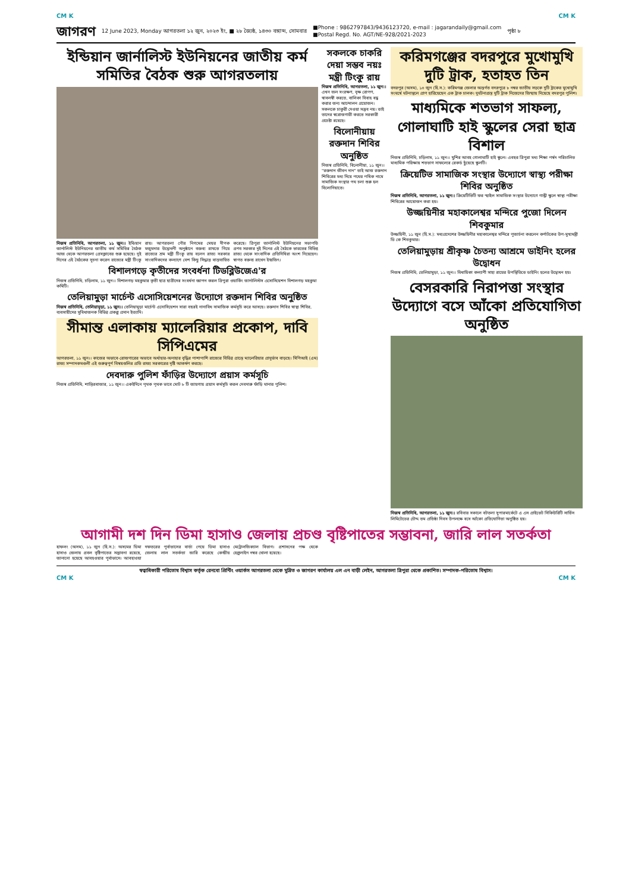CM K CM K
জাগরণ 12 June 2023, Monday আগরতলা ১২ জুন, ২০২৩ ইং, ■ ২৮ জ্যৈষ্ঠ, ১৪৩০ বঙ্গাব্দ, সোমবার ■Phone : 9862797843/9436123720, e-mail : jagarandaily@gmail.com
■Postal Regd. No. AGT/NE-928/2021-2023 পৃষ্ঠা ৮
ইন্ডিয়ান জার্নালিস্ট ইউনিয়নের জাতীয় কর্ম সমিতির বৈঠক শুরু আগরতলায়
নিজস্ব প্রতিনিধি, আগরতলা, ১১ জুন।। ইন্ডিয়ান জার্নালিস্ট ইউনিয়নের জাতীয় কর্ম সমিতির বৈঠক আজ থেকে আগরতলা প্রেসক্লাবের শুরু হয়েছে। দুই দিনের এই বৈঠকের সূচনা করেন রাজ্যের মন্ত্রী টিংকু রায়। আগরতলা পৌর নিগমের মেয়র দীপক মজুমদার উদ্বোধনী অনুষ্ঠানে বক্তব্য রাখতে গিয়ে রাজ্যের শ্রম মন্ত্রী টিংকু রায় বলেন রাজ্য সরকার সাংবাদিকদের কল্যাণে বেশ কিছু সিদ্ধান্ত বাস্তবায়িত করেছে। ত্রিপুরা জার্নালিস্ট ইউনিয়নের সভাপতি প্রণব সরকার দুই দিনের এই বৈঠকে ভারতের বিভিন্ন রাজ্য থেকে সাংবাদিক প্রতিনিধিরা অংশ নিয়েছেন। স্বাগত বক্তব্য রাখেন ইন্দ্রজিৎ।
বিশালগড়ে কৃতীদের সংবর্ধনা টিডব্লিউজেএ'র
নিজস্ব প্রতিনিধি, চড়িলাম, ১১ জুন।। বিশালগড় মহকুমার কৃতী ছাত্র ছাত্রীদের সংবর্ধনা জ্ঞাপন করল ত্রিপুরা ওয়ার্কিং জার্নালিস্টস এসোসিয়েশন বিশালগড় মহকুমা কমিটি।
তেলিয়ামুড়া মার্চেন্ট এসোসিয়েশনের উদ্যোগে রক্তদান শিবির অনুষ্ঠিত
নিজস্ব প্রতিনিধি, তেলিয়ামুড়া, ১১ জুন।। তেলিয়ামুড়া মার্চেন্ট এসোসিয়েশন সারা বছরই নানাবিধ সামাজিক কর্মসূচি করে আসছে। রক্তদান শিবির স্বাস্থ্য শিবির, ব্যবসায়ীদের সুবিধাজনক বিভিন্ন প্রকল্প প্রদান ইত্যাদি।
সীমান্ত এলাকায় ম্যালেরিয়ার প্রকোপ, দাবি সিপিএমের
আগরতলা, ১১ জুন।। কাজের অভাবে-রোজগারের অভাবে অর্ধাহার-অনাহার বৃদ্ধির পাশাপাশি রাজ্যের বিভিন্ন প্রান্তে ম্যালেরিয়ার প্রাদুর্ভাব বাড়ছে। সিপিআই (এম) রাজ্য সম্পাদকমণ্ডলী এই গুরুত্বপূর্ণ বিষয়গুলির প্রতি রাজ্য সরকারের দৃষ্টি আকর্ষণ করছে।
দেবদারু পুলিশ ফাঁড়ির উদ্যোগে প্রয়াস কর্মসূচি
নিজস্ব প্রতিনিধি, শান্তিরবাজার, ১১ জুন।। একইদিনে পৃথক পৃথক ভাবে মোট ৮ টি জায়গায় প্রয়াস কর্মসূচি করল দেবদারু ফাঁড়ি থানার পুলিশ।
সকলকে চাকরি দেয়া সম্ভব নয়ঃ মন্ত্রী টিংকু রায়
নিজস্ব প্রতিনিধি, আগরতলা, ১১ জুন।। এখন জল সংরক্ষণ, বৃক্ষ রোপণ, স্বাবলম্বী করতে, বালিকা বিবাহ বন্ধ করার জন্য আন্দোলন প্রয়োজন। সকলকে চাকুরী দেওয়া সম্ভব নয়। তাই তাদের স্বরোজগারী করতে সরকারী প্রচেষ্টা রয়েছে।
বিলোনীয়ায় রক্তদান শিবির অনুষ্ঠিত
নিজস্ব প্রতিনিধি, বিলোনীয়া, ১১ জুন।। "রক্তদান জীবন দান" তাই আজ রক্তদান শিবিরের মধ্য দিয়ে পথের পথিক নামে সামাজিক সংস্থার পথ চলা শুরু হল বিলোনিয়াতে।
করিমগঞ্জের বদরপুরে মুখোমুখি দুটি ট্রাক, হতাহত তিন
বদরপুর (অসম), ১০ জুন (হি.স.): করিমগঞ্জ জেলার অন্তর্গত বদরপুরে ৮ নম্বর জাতীয় সড়কে দুটি ট্রাকের মুখোমুখি সংঘর্ষে ঘটনাস্থলে প্রাণ হারিয়েছেন এক ট্রাক চালক। দুর্ঘটনাগ্রস্ত দুটি ট্রাক নিজেদের জিম্মায় নিয়েছে বদরপুর পুলিশ।
মাধ্যমিকে শতভাগ সাফল্য, গোলাঘাটি হাই স্কুলের সেরা ছাত্র বিশাল
নিজস্ব প্রতিনিধি, চড়িলাম, ১১ জুন।। খুশির আবহ গোলাঘাটি হাই স্কুলে। এবছর ত্রিপুরা মধ্য শিক্ষা পর্ষদ পরিচালিত মাধ্যমিক পরিক্ষায় শতভাগ সাফল্যের রেকর্ড ছুঁয়েছে স্কুলটি।
ক্রিয়েটিভ সামাজিক সংস্থার উদ্যোগে স্বাস্থ্য পরীক্ষা শিবির অনুষ্ঠিত
নিজস্ব প্রতিনিধি, আগরতলা, ১১ জুন।। ক্রিয়েটিভিটি ফর স্মাইল সামাজিক সংস্থার উদ্যোগে গান্ধী স্কুলে স্বাস্থ্য পরীক্ষা শিবিরের আয়োজন করা হয়।
উজ্জয়িনীর মহাকালেশ্বর মন্দিরে পুজো দিলেন শিবকুমার
উজ্জয়িনী, ১১ জুন (হি.স.): মধ্যপ্রদেশের উজ্জয়িনীর মহাকালেশ্বর মন্দিরে পূজার্চনা করলেন কর্ণাটকের উপ-মুখ্যমন্ত্রী ডি কে শিবকুমার।
তেলিয়ামুড়ায় শ্রীকৃষ্ণ চৈতন্য আশ্রমে ডাইনিং হলের উদ্বোধন
নিজস্ব প্রতিনিধি, তেলিয়ামুড়া, ১১ জুন।। বিধায়িকা কল্যাণী সাহা রায়ের উপস্থিতিতে ডাইনিং হলের উদ্বোধন হয়।
বেসরকারি নিরাপত্তা সংস্থার উদ্যোগে বসে আঁকো প্রতিযোগিতা অনুষ্ঠিত
নিজস্ব প্রতিনিধি, আগরতলা, ১১ জুন।। রবিবার সকালে বটতলা সুপারমার্কেটে এ এস প্রাইভেট সিকিউরিটি সার্ভিস লিমিটেডের চৌদ্দ তম প্রতিষ্ঠা দিবস উপলক্ষে বসে আঁকো প্রতিযোগিতা অনুষ্ঠিত হয়।
আগামী দশ দিন ডিমা হাসাও জেলায় প্রচণ্ড বৃষ্টিপাতের সম্ভাবনা, জারি লাল সতর্কতা
হাফলং (অসম), ১১ জুন (হি.স.): অসমের ডিমা হাসাও জেলায় প্রবল বৃষ্টিপাতের সম্ভাবনা রয়েছে, জানানো হয়েছে আবহওয়ার পূর্বাভাসে। আবহাওয়া দফতরের পূর্বাভাসের বার্তা পেয়ে ডিমা হাসাও জেলায় লাল সতর্কতা জারি করেছে কেন্দ্রীয় মেট্রোলজিক্যাল বিভাগ। প্রশাসনের পক্ষ থেকে হেল্পলাইন নম্বর খোলা হয়েছে।
স্বত্বাধিকারী পরিতোষ বিশ্বাস কর্তৃক রেনবো প্রিন্টিং ওয়ার্কস আগরতলা থেকে মুদ্রিত ও জাগরণ কার্যালয় এল এন বাড়ী লেইন, আগরতলা ত্রিপুরা থেকে প্রকাশিত। সম্পাদক-পরিতোষ বিশ্বাস।
CM K CM K